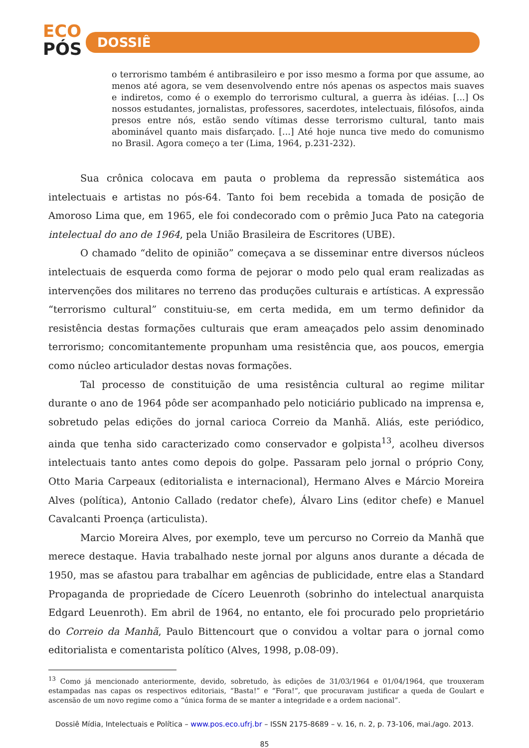ECO
PÓS
DOSSIÊ
o terrorismo também é antibrasileiro e por isso mesmo a forma por que assume, ao menos até agora, se vem desenvolvendo entre nós apenas os aspectos mais suaves e indiretos, como é o exemplo do terrorismo cultural, a guerra às idéias. [...] Os nossos estudantes, jornalistas, professores, sacerdotes, intelectuais, filósofos, ainda presos entre nós, estão sendo vítimas desse terrorismo cultural, tanto mais abominável quanto mais disfarçado. [...] Até hoje nunca tive medo do comunismo no Brasil. Agora começo a ter (Lima, 1964, p.231-232).
Sua crônica colocava em pauta o problema da repressão sistemática aos intelectuais e artistas no pós-64. Tanto foi bem recebida a tomada de posição de Amoroso Lima que, em 1965, ele foi condecorado com o prêmio Juca Pato na categoria intelectual do ano de 1964, pela União Brasileira de Escritores (UBE).
O chamado “delito de opinião” começava a se disseminar entre diversos núcleos intelectuais de esquerda como forma de pejorar o modo pelo qual eram realizadas as intervenções dos militares no terreno das produções culturais e artísticas. A expressão “terrorismo cultural” constituiu-se, em certa medida, em um termo definidor da resistência destas formações culturais que eram ameaçados pelo assim denominado terrorismo; concomitantemente propunham uma resistência que, aos poucos, emergia como núcleo articulador destas novas formações.
Tal processo de constituição de uma resistência cultural ao regime militar durante o ano de 1964 pôde ser acompanhado pelo noticiário publicado na imprensa e, sobretudo pelas edições do jornal carioca Correio da Manhã. Aliás, este periódico, ainda que tenha sido caracterizado como conservador e golpista<sup>13</sup>, acolheu diversos intelectuais tanto antes como depois do golpe. Passaram pelo jornal o próprio Cony, Otto Maria Carpeaux (editorialista e internacional), Hermano Alves e Márcio Moreira Alves (política), Antonio Callado (redator chefe), Álvaro Lins (editor chefe) e Manuel Cavalcanti Proença (articulista).
Marcio Moreira Alves, por exemplo, teve um percurso no Correio da Manhã que merece destaque. Havia trabalhado neste jornal por alguns anos durante a década de 1950, mas se afastou para trabalhar em agências de publicidade, entre elas a Standard Propaganda de propriedade de Cícero Leuenroth (sobrinho do intelectual anarquista Edgard Leuenroth). Em abril de 1964, no entanto, ele foi procurado pelo proprietário do Correio da Manhã, Paulo Bittencourt que o convidou a voltar para o jornal como editorialista e comentarista político (Alves, 1998, p.08-09).
<sup>13</sup> Como já mencionado anteriormente, devido, sobretudo, às edições de 31/03/1964 e 01/04/1964, que trouxeram estampadas nas capas os respectivos editoriais, “Basta!” e “Fora!”, que procuravam justificar a queda de Goulart e ascensão de um novo regime como a “única forma de se manter a integridade e a ordem nacional”.
Dossiê Mídia, Intelectuais e Política – www.pos.eco.ufrj.br – ISSN 2175-8689 – v. 16, n. 2, p. 73-106, mai./ago. 2013.
85